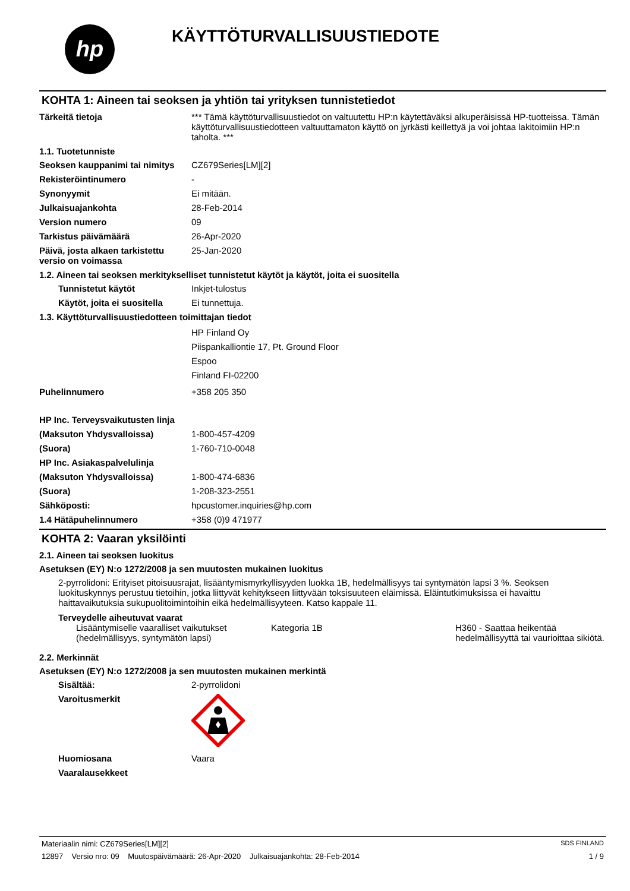hp
KÄYTTÖTURVALLISUUSTIEDOTE
KOHTA 1: Aineen tai seoksen ja yhtiön tai yrityksen tunnistetiedot
Tärkeitä tietoja *** Tämä käyttöturvallisuustiedot on valtuutettu HP:n käytettäväksi alkuperäisissä HP-tuotteissa. Tämän käyttöturvallisuustiedotteen valtuuttamaton käyttö on jyrkästi keillettyä ja voi johtaa lakitoimiin HP:n taholta. ***
1.1. Tuotetunniste
Seoksen kauppanimi tai nimitys
CZ679Series[LM][2]
Rekisteröintinumero -
Synonyymit Ei mitään.
Julkaisuajankohta 28-Feb-2014
Version numero 09
Tarkistus päivämäärä 26-Apr-2020
Päivä, josta alkaen tarkistettu versio on voimassa
25-Jan-2020
1.2. Aineen tai seoksen merkitykselliset tunnistetut käytöt ja käytöt, joita ei suositella
Tunnistetut käytöt Inkjet-tulostus
Käytöt, joita ei suositella
Ei tunnettuja.
1.3. Käyttöturvallisuustiedotteen toimittajan tiedot
HP Finland Oy
Piispankalliontie 17, Pt. Ground Floor
Espoo
Finland FI-02200
Puhelinnumero +358 205 350
HP Inc. Terveysvaikutusten linja
(Maksuton Yhdysvalloissa) 1-800-457-4209
(Suora) 1-760-710-0048
HP Inc. Asiakaspalvelulinja
(Maksuton Yhdysvalloissa) 1-800-474-6836
(Suora) 1-208-323-2551
Sähköposti: hpcustomer.inquiries@hp.com
1.4 Hätäpuhelinnumero +358 (0)9 471977
KOHTA 2: Vaaran yksilöinti
2.1. Aineen tai seoksen luokitus
Asetuksen (EY) N:o 1272/2008 ja sen muutosten mukainen luokitus
2-pyrrolidoni: Erityiset pitoisuusrajat, lisääntymismyrkyllisyyden luokka 1B, hedelmällisyys tai syntymätön lapsi 3 %. Seoksen luokituskynnys perustuu tietoihin, jotka liittyvät kehitykseen liittyvään toksisuuteen eläimissä. Eläintutkimuksissa ei havaittu haittavaikutuksia sukupuolitoimintoihin eikä hedelmällisyyteen. Katso kappale 11.
Terveydelle aiheutuvat vaarat
Lisääntymiselle vaaralliset vaikutukset (hedelmällisyys, syntymätön lapsi)
Kategoria 1B H360 - Saattaa heikentää hedelmällisyyttä tai vaurioittaa sikiötä.
2.2. Merkinnät
Asetuksen (EY) N:o 1272/2008 ja sen muutosten mukainen merkintä
Sisältää: 2-pyrrolidoni
Varoitusmerkit
Huomiosana Vaara
Vaaralausekkeet
Materiaalin nimi: CZ679Series[LM][2] SDS FINLAND
12897 Versio nro: 09 Muutospäivämäärä: 26-Apr-2020 Julkaisuajankohta: 28-Feb-2014 1 / 9